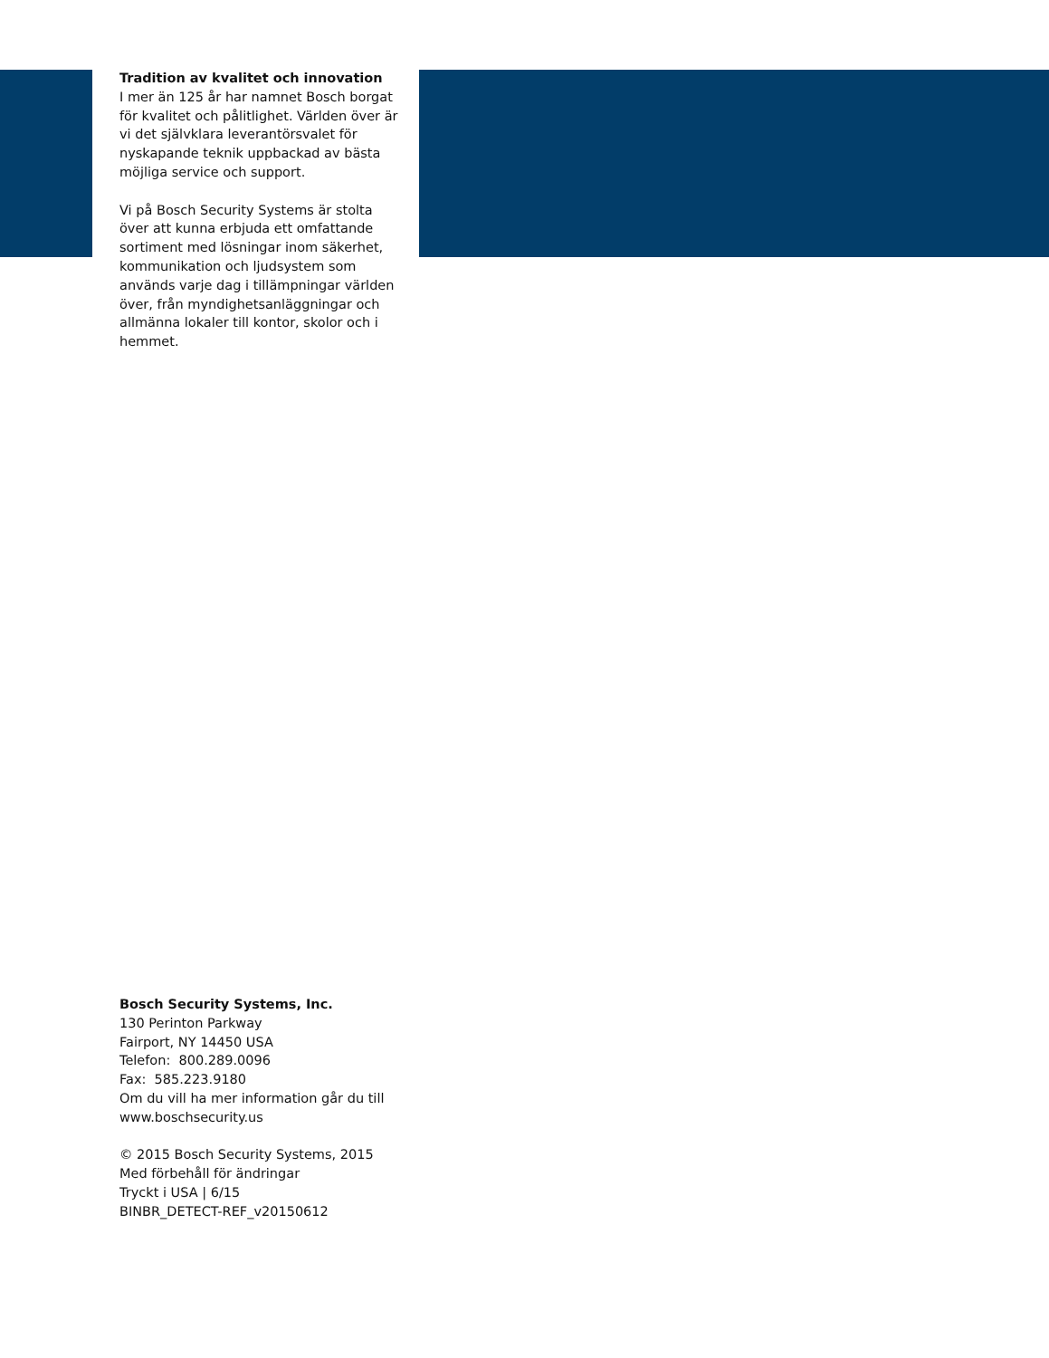Tradition av kvalitet och innovation
I mer än 125 år har namnet Bosch borgat för kvalitet och pålitlighet. Världen över är vi det självklara leverantörsvalet för nyskapande teknik uppbackad av bästa möjliga service och support.
Vi på Bosch Security Systems är stolta över att kunna erbjuda ett omfattande sortiment med lösningar inom säkerhet, kommunikation och ljudsystem som används varje dag i tillämpningar världen över, från myndighetsanläggningar och allmänna lokaler till kontor, skolor och i hemmet.
Bosch Security Systems, Inc.
130 Perinton Parkway
Fairport, NY 14450 USA
Telefon: 800.289.0096
Fax: 585.223.9180
Om du vill ha mer information går du till www.boschsecurity.us
© 2015 Bosch Security Systems, 2015
Med förbehåll för ändringar
Tryckt i USA | 6/15
BINBR_DETECT-REF_v20150612